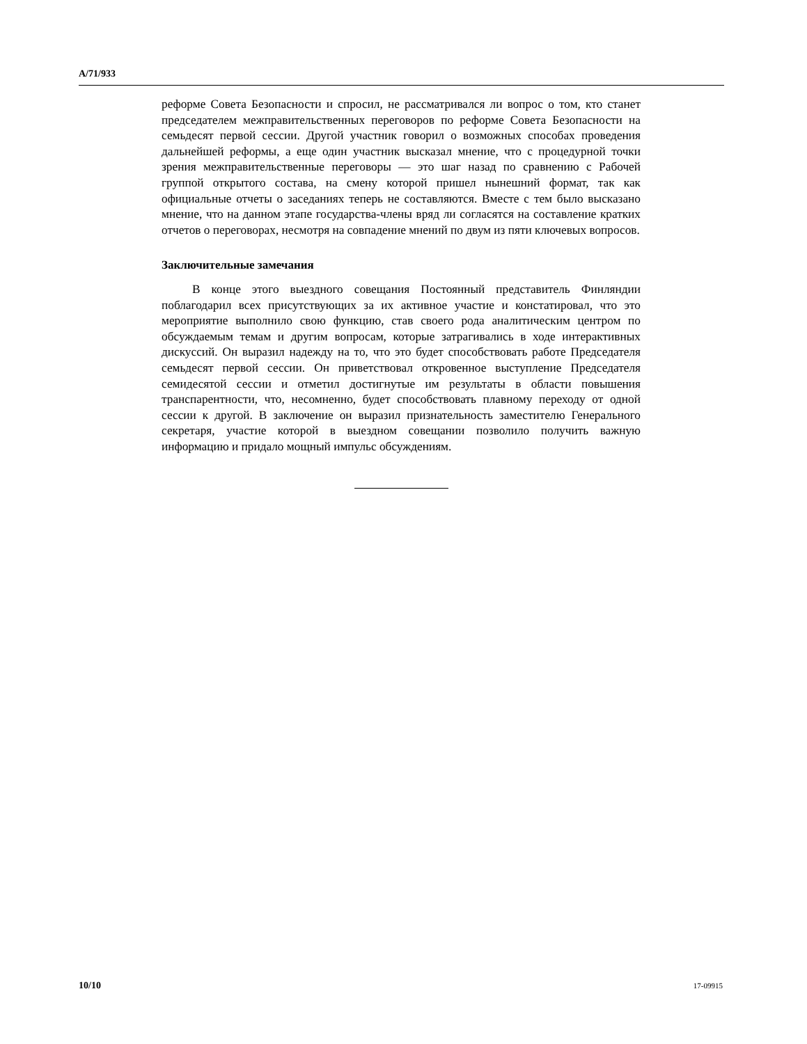A/71/933
реформе Совета Безопасности и спросил, не рассматривался ли вопрос о том, кто станет председателем межправительственных переговоров по реформе Совета Безопасности на семьдесят первой сессии. Другой участник говорил о возможных способах проведения дальнейшей реформы, а еще один участник высказал мнение, что с процедурной точки зрения межправительственные переговоры — это шаг назад по сравнению с Рабочей группой открытого состава, на смену которой пришел нынешний формат, так как официальные отчеты о заседаниях теперь не составляются. Вместе с тем было высказано мнение, что на данном этапе государства-члены вряд ли согласятся на составление кратких отчетов о переговорах, несмотря на совпадение мнений по двум из пяти ключевых вопросов.
Заключительные замечания
В конце этого выездного совещания Постоянный представитель Финляндии поблагодарил всех присутствующих за их активное участие и констатировал, что это мероприятие выполнило свою функцию, став своего рода аналитическим центром по обсуждаемым темам и другим вопросам, которые затрагивались в ходе интерактивных дискуссий. Он выразил надежду на то, что это будет способствовать работе Председателя семьдесят первой сессии. Он приветствовал откровенное выступление Председателя семидесятой сессии и отметил достигнутые им результаты в области повышения транспарентности, что, несомненно, будет способствовать плавному переходу от одной сессии к другой. В заключение он выразил признательность заместителю Генерального секретаря, участие которой в выездном совещании позволило получить важную информацию и придало мощный импульс обсуждениям.
10/10 17-09915